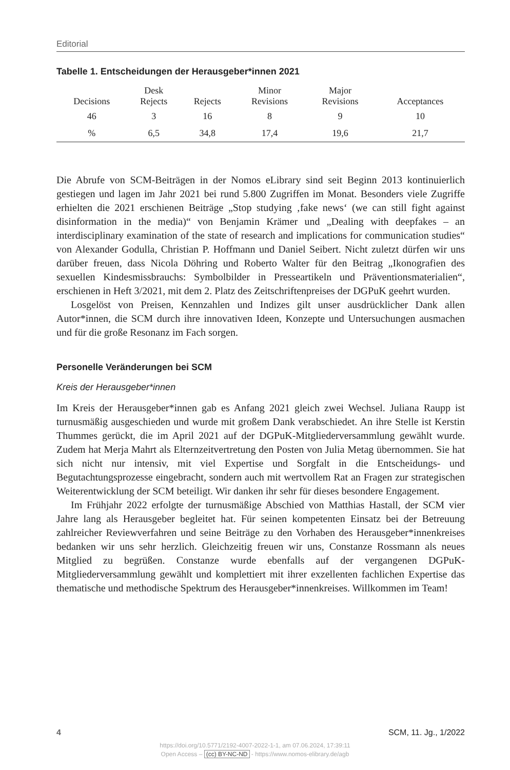Editorial
Tabelle 1. Entscheidungen der Herausgeber*innen 2021
| Decisions | Desk Rejects | Rejects | Minor Revisions | Major Revisions | Acceptances |
| --- | --- | --- | --- | --- | --- |
| 46 | 3 | 16 | 8 | 9 | 10 |
| % | 6,5 | 34,8 | 17,4 | 19,6 | 21,7 |
Die Abrufe von SCM-Beiträgen in der Nomos eLibrary sind seit Beginn 2013 kontinuierlich gestiegen und lagen im Jahr 2021 bei rund 5.800 Zugriffen im Monat. Besonders viele Zugriffe erhielten die 2021 erschienen Beiträge „Stop studying ‚fake news‘ (we can still fight against disinformation in the media)“ von Benjamin Krämer und „Dealing with deepfakes – an interdisciplinary examination of the state of research and implications for communication studies“ von Alexander Godulla, Christian P. Hoffmann und Daniel Seibert. Nicht zuletzt dürfen wir uns darüber freuen, dass Nicola Döhring und Roberto Walter für den Beitrag „Ikonografien des sexuellen Kindesmissbrauchs: Symbolbilder in Presseartikeln und Präventionsmaterialien“, erschienen in Heft 3/2021, mit dem 2. Platz des Zeitschriftenpreises der DGPuK geehrt wurden.
Losgelöst von Preisen, Kennzahlen und Indizes gilt unser ausdrücklicher Dank allen Autor*innen, die SCM durch ihre innovativen Ideen, Konzepte und Untersuchungen ausmachen und für die große Resonanz im Fach sorgen.
Personelle Veränderungen bei SCM
Kreis der Herausgeber*innen
Im Kreis der Herausgeber*innen gab es Anfang 2021 gleich zwei Wechsel. Juliana Raupp ist turnusmäßig ausgeschieden und wurde mit großem Dank verabschiedet. An ihre Stelle ist Kerstin Thummes gerückt, die im April 2021 auf der DGPuK-Mitgliederversammlung gewählt wurde. Zudem hat Merja Mahrt als Elternzeitvertretung den Posten von Julia Metag übernommen. Sie hat sich nicht nur intensiv, mit viel Expertise und Sorgfalt in die Entscheidungs- und Begutachtungsprozesse eingebracht, sondern auch mit wertvollem Rat an Fragen zur strategischen Weiterentwicklung der SCM beteiligt. Wir danken ihr sehr für dieses besondere Engagement.
Im Frühjahr 2022 erfolgte der turnusmäßige Abschied von Matthias Hastall, der SCM vier Jahre lang als Herausgeber begleitet hat. Für seinen kompetenten Einsatz bei der Betreuung zahlreicher Reviewverfahren und seine Beiträge zu den Vorhaben des Herausgeber*innenkreises bedanken wir uns sehr herzlich. Gleichzeitig freuen wir uns, Constanze Rossmann als neues Mitglied zu begrüßen. Constanze wurde ebenfalls auf der vergangenen DGPuK-Mitgliederversammlung gewählt und komplettiert mit ihrer exzellenten fachlichen Expertise das thematische und methodische Spektrum des Herausgeber*innenkreises. Willkommen im Team!
4 SCM, 11. Jg., 1/2022
https://doi.org/10.5771/2192-4007-2022-1-1, am 07.06.2024, 17:39:11
Open Access – (cc) BY-NC-ND - https://www.nomos-elibrary.de/agb